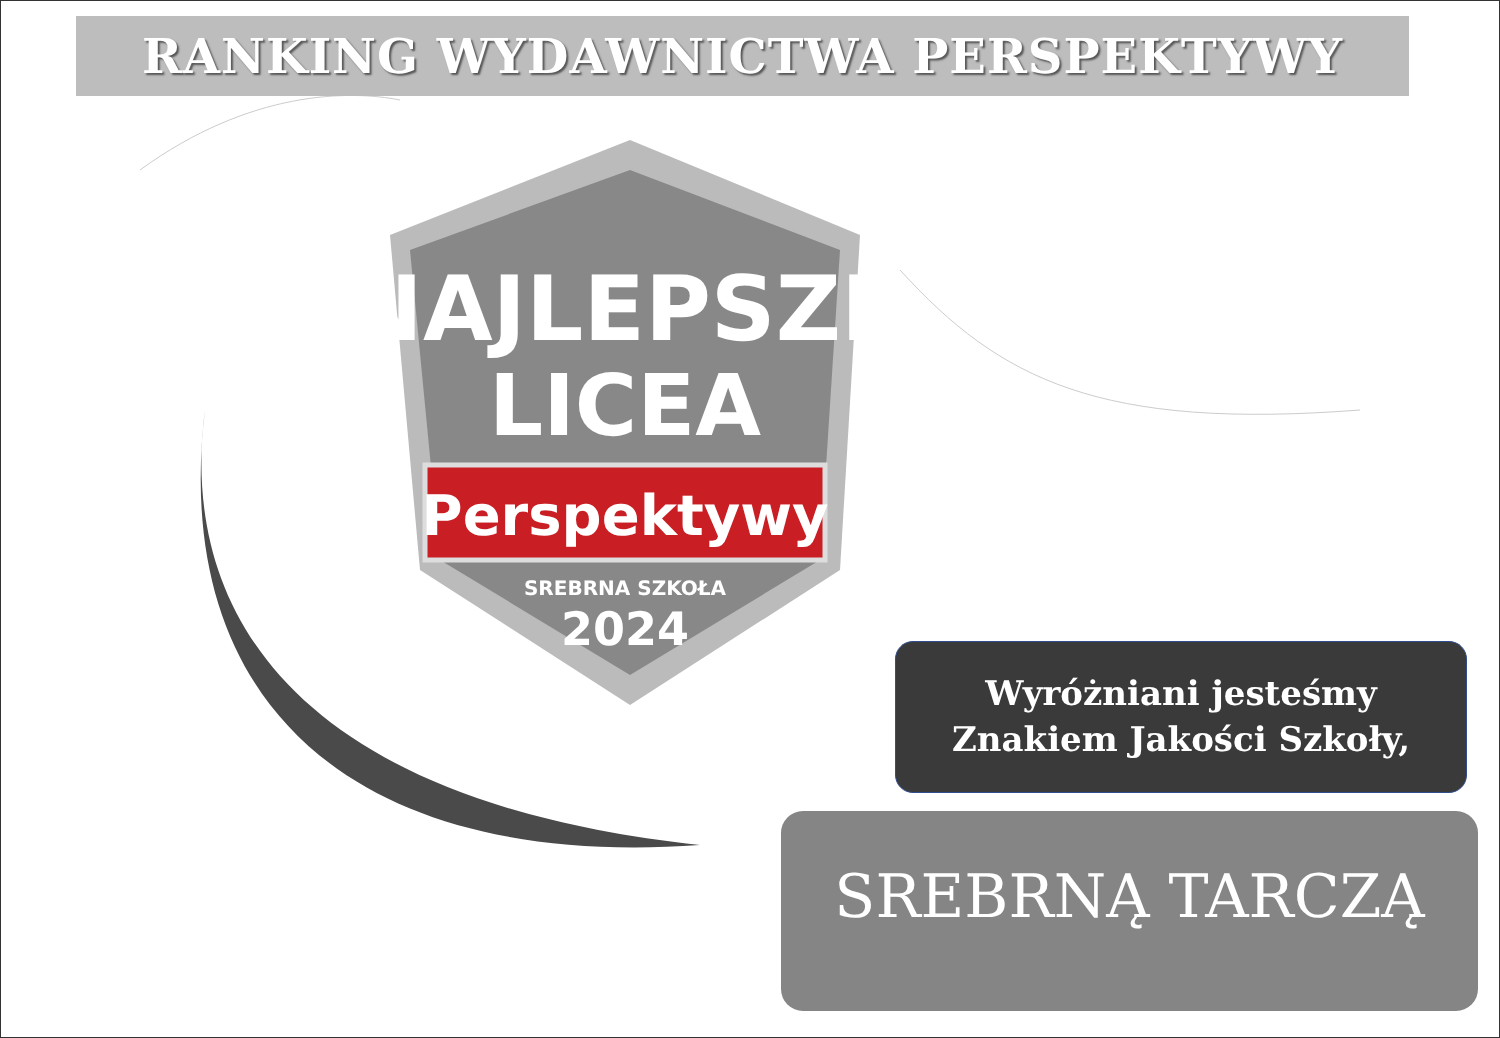NAJLEPSZE
LICEA
Perspektywy
SREBRNA SZKOŁA
2024
RANKING WYDAWNICTWA PERSPEKTYWY
Wyróżniani jesteśmy
Znakiem Jakości Szkoły,
SREBRNĄ TARCZĄ